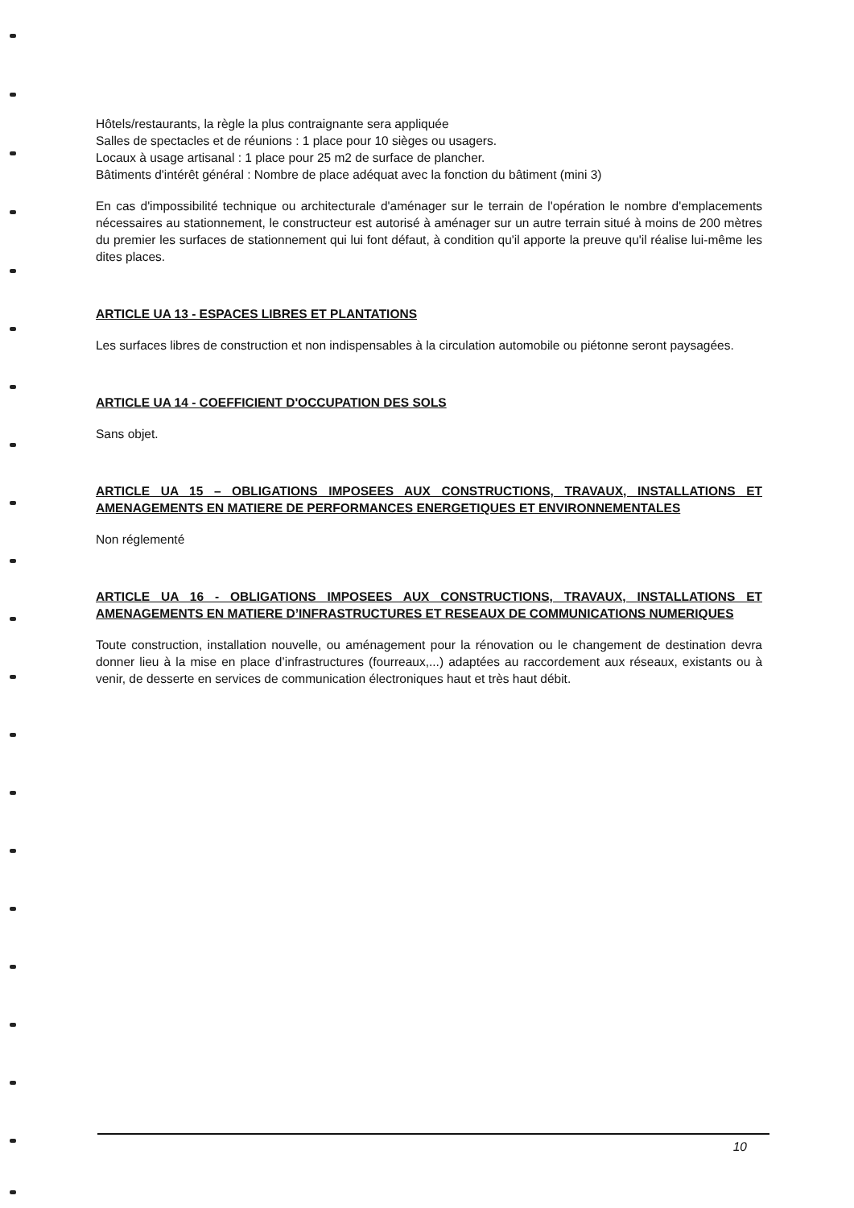Hôtels/restaurants, la règle la plus contraignante sera appliquée
Salles de spectacles et de réunions : 1 place pour 10 sièges ou usagers.
Locaux à usage artisanal : 1 place pour 25 m2 de surface de plancher.
Bâtiments d'intérêt général : Nombre de place adéquat avec la fonction du bâtiment (mini 3)
En cas d'impossibilité technique ou architecturale d'aménager sur le terrain de l'opération le nombre d'emplacements nécessaires au stationnement, le constructeur est autorisé à aménager sur un autre terrain situé à moins de 200 mètres du premier les surfaces de stationnement qui lui font défaut, à condition qu'il apporte la preuve qu'il réalise lui-même les dites places.
ARTICLE UA 13 - ESPACES LIBRES ET PLANTATIONS
Les surfaces libres de construction et non indispensables à la circulation automobile ou piétonne seront paysagées.
ARTICLE UA 14 - COEFFICIENT D'OCCUPATION DES SOLS
Sans objet.
ARTICLE UA 15 – OBLIGATIONS IMPOSEES AUX CONSTRUCTIONS, TRAVAUX, INSTALLATIONS ET AMENAGEMENTS EN MATIERE DE PERFORMANCES ENERGETIQUES ET ENVIRONNEMENTALES
Non réglementé
ARTICLE UA 16 - OBLIGATIONS IMPOSEES AUX CONSTRUCTIONS, TRAVAUX, INSTALLATIONS ET AMENAGEMENTS EN MATIERE D’INFRASTRUCTURES ET RESEAUX DE COMMUNICATIONS NUMERIQUES
Toute construction, installation nouvelle, ou aménagement pour la rénovation ou le changement de destination devra donner lieu à la mise en place d’infrastructures (fourreaux,...) adaptées au raccordement aux réseaux, existants ou à venir, de desserte en services de communication électroniques haut et très haut débit.
10